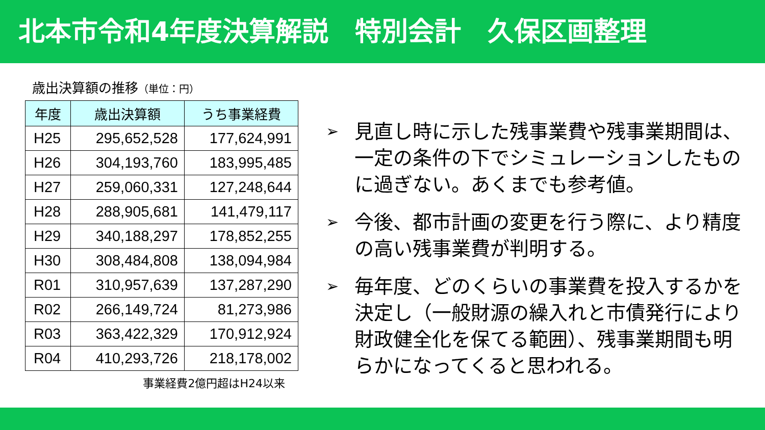北本市令和4年度決算解説　特別会計　久保区画整理
歳出決算額の推移（単位：円）
| 年度 | 歳出決算額 | うち事業経費 |
| --- | --- | --- |
| H25 | 295,652,528 | 177,624,991 |
| H26 | 304,193,760 | 183,995,485 |
| H27 | 259,060,331 | 127,248,644 |
| H28 | 288,905,681 | 141,479,117 |
| H29 | 340,188,297 | 178,852,255 |
| H30 | 308,484,808 | 138,094,984 |
| R01 | 310,957,639 | 137,287,290 |
| R02 | 266,149,724 | 81,273,986 |
| R03 | 363,422,329 | 170,912,924 |
| R04 | 410,293,726 | 218,178,002 |
事業経費2億円超はH24以来
➢ 見直し時に示した残事業費や残事業期間は、一定の条件の下でシミュレーションしたものに過ぎない。あくまでも参考値。
➢ 今後、都市計画の変更を行う際に、より精度の高い残事業費が判明する。
➢ 毎年度、どのくらいの事業費を投入するかを決定し（一般財源の繰入れと市債発行により財政健全化を保てる範囲）、残事業期間も明らかになってくると思われる。